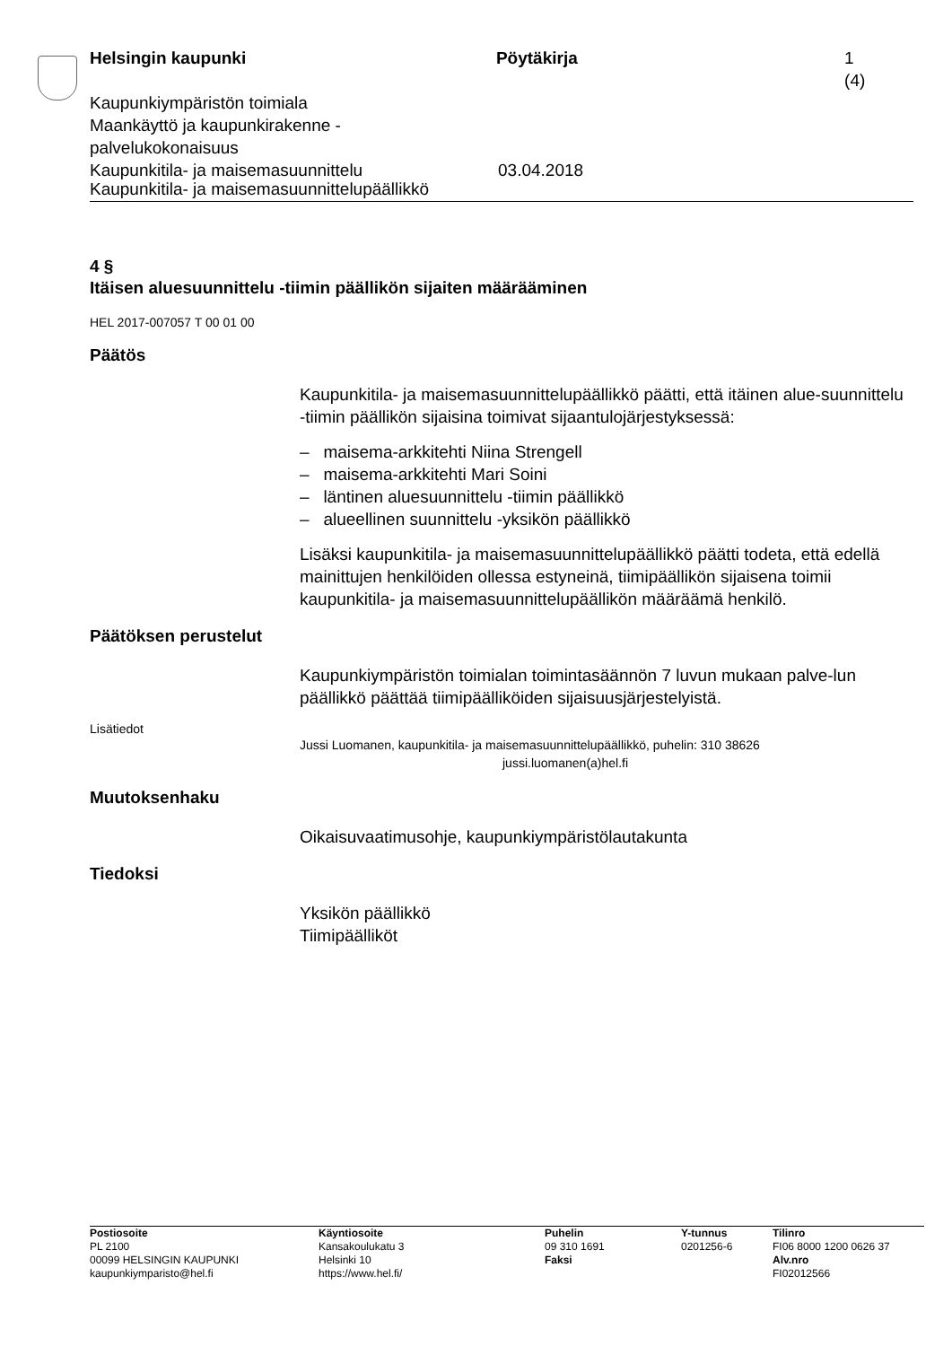Helsingin kaupunki Pöytäkirja 1 (4)
Kaupunkiympäristön toimiala
Maankäyttö ja kaupunkirakenne -
palvelukokonaisuus
Kaupunkitila- ja maisemasuunnittelu 03.04.2018
Kaupunkitila- ja maisemasuunnittelupäällikkö
4 §
Itäisen aluesuunnittelu -tiimin päällikön sijaiten määrääminen
HEL 2017-007057 T 00 01 00
Päätös
Kaupunkitila- ja maisemasuunnittelupäällikkö päätti, että itäinen alue-suunnittelu -tiimin päällikön sijaisina toimivat sijaantulojärjestyksessä:
– maisema-arkkitehti Niina Strengell
– maisema-arkkitehti Mari Soini
– läntinen aluesuunnittelu -tiimin päällikkö
– alueellinen suunnittelu -yksikön päällikkö
Lisäksi kaupunkitila- ja maisemasuunnittelupäällikkö päätti todeta, että edellä mainittujen henkilöiden ollessa estyneinä, tiimipäällikön sijaisena toimii kaupunkitila- ja maisemasuunnittelupäällikön määräämä henkilö.
Päätöksen perustelut
Kaupunkiympäristön toimialan toimintasäännön 7 luvun mukaan palve-lun päällikkö päättää tiimipäälliköiden sijaisuusjärjestelyistä.
Lisätiedot
Jussi Luomanen, kaupunkitila- ja maisemasuunnittelupäällikkö, puhelin: 310 38626
jussi.luomanen(a)hel.fi
Muutoksenhaku
Oikaisuvaatimusohje, kaupunkiympäristölautakunta
Tiedoksi
Yksikön päällikkö
Tiimipäälliköt
Postiosoite
PL 2100
00099 HELSINGIN KAUPUNKI
kaupunkiymparisto@hel.fi
Käyntiosoite
Kansakoulukatu 3
Helsinki 10
https://www.hel.fi/
Puhelin
09 310 1691
Faksi
Y-tunnus
0201256-6
Tilinro
FI06 8000 1200 0626 37
Alv.nro
FI02012566